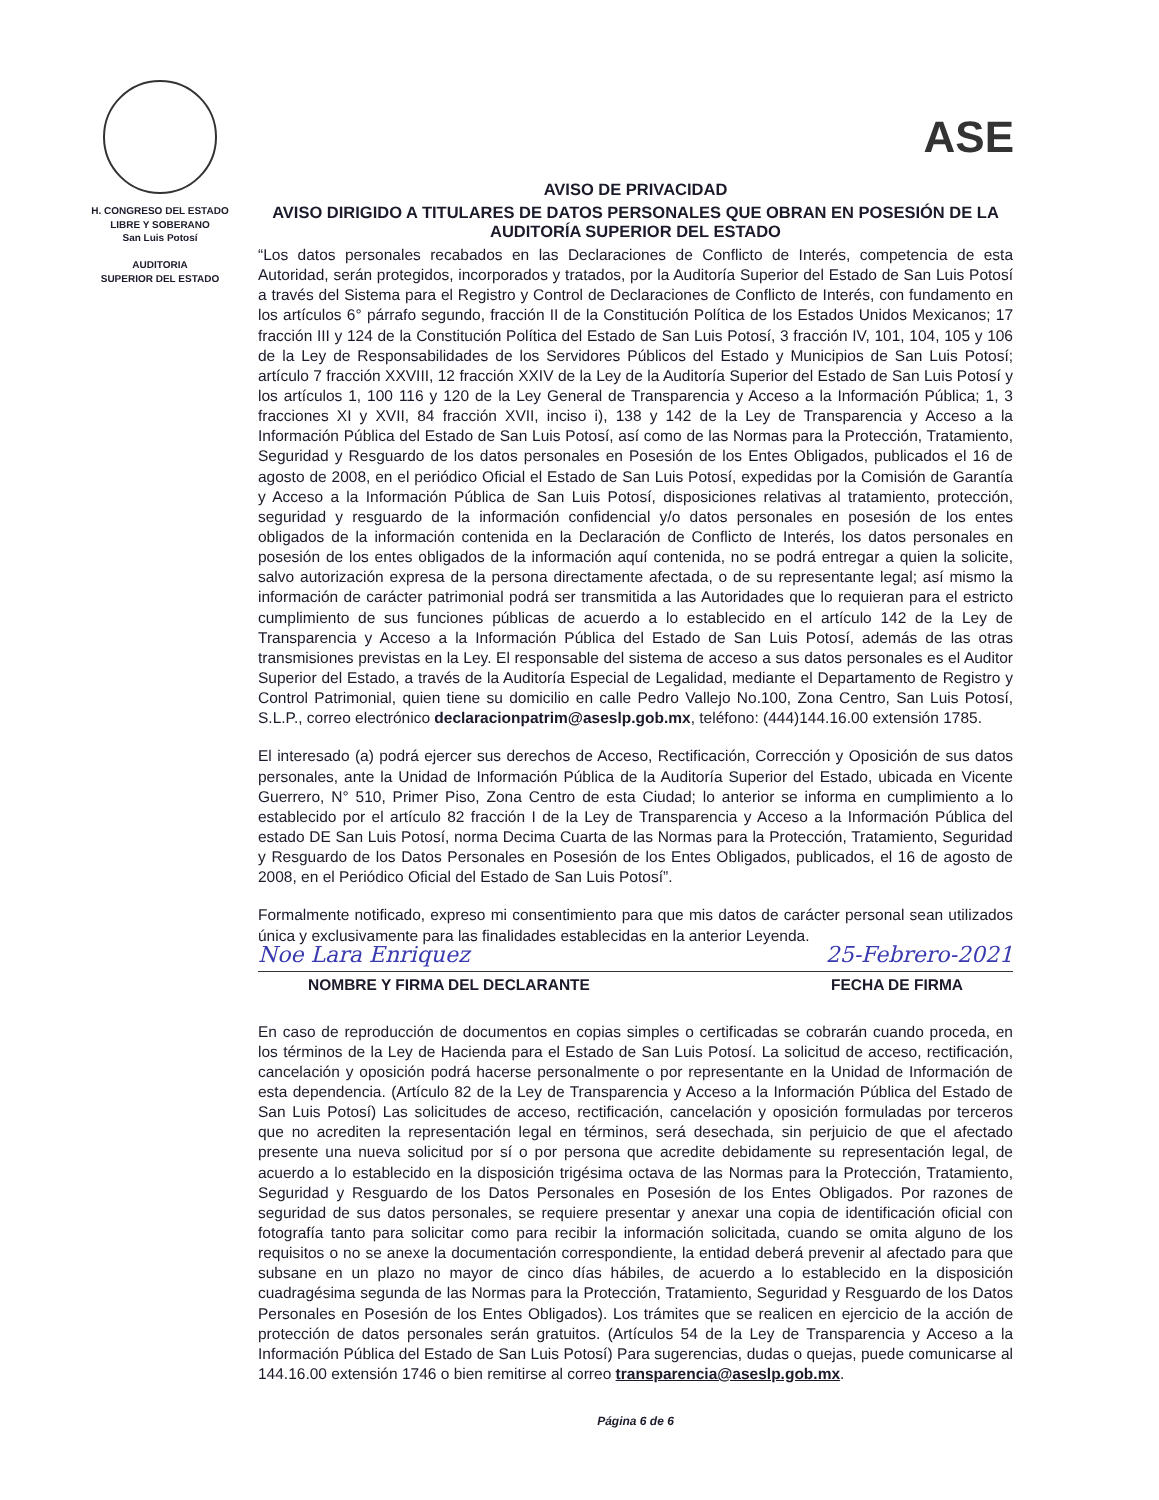H. CONGRESO DEL ESTADO
LIBRE Y SOBERANO
San Luis Potosí
AUDITORIA
SUPERIOR DEL ESTADO
ASE
AVISO DE PRIVACIDAD
AVISO DIRIGIDO A TITULARES DE DATOS PERSONALES QUE OBRAN EN POSESIÓN DE LA AUDITORÍA SUPERIOR DEL ESTADO
“Los datos personales recabados en las Declaraciones de Conflicto de Interés, competencia de esta Autoridad, serán protegidos, incorporados y tratados, por la Auditoría Superior del Estado de San Luis Potosí a través del Sistema para el Registro y Control de Declaraciones de Conflicto de Interés, con fundamento en los artículos 6° párrafo segundo, fracción II de la Constitución Política de los Estados Unidos Mexicanos; 17 fracción III y 124 de la Constitución Política del Estado de San Luis Potosí, 3 fracción IV, 101, 104, 105 y 106 de la Ley de Responsabilidades de los Servidores Públicos del Estado y Municipios de San Luis Potosí; artículo 7 fracción XXVIII, 12 fracción XXIV de la Ley de la Auditoría Superior del Estado de San Luis Potosí y los artículos 1, 100 116 y 120 de la Ley General de Transparencia y Acceso a la Información Pública; 1, 3 fracciones XI y XVII, 84 fracción XVII, inciso i), 138 y 142 de la Ley de Transparencia y Acceso a la Información Pública del Estado de San Luis Potosí, así como de las Normas para la Protección, Tratamiento, Seguridad y Resguardo de los datos personales en Posesión de los Entes Obligados, publicados el 16 de agosto de 2008, en el periódico Oficial el Estado de San Luis Potosí, expedidas por la Comisión de Garantía y Acceso a la Información Pública de San Luis Potosí, disposiciones relativas al tratamiento, protección, seguridad y resguardo de la información confidencial y/o datos personales en posesión de los entes obligados de la información contenida en la Declaración de Conflicto de Interés, los datos personales en posesión de los entes obligados de la información aquí contenida, no se podrá entregar a quien la solicite, salvo autorización expresa de la persona directamente afectada, o de su representante legal; así mismo la información de carácter patrimonial podrá ser transmitida a las Autoridades que lo requieran para el estricto cumplimiento de sus funciones públicas de acuerdo a lo establecido en el artículo 142 de la Ley de Transparencia y Acceso a la Información Pública del Estado de San Luis Potosí, además de las otras transmisiones previstas en la Ley. El responsable del sistema de acceso a sus datos personales es el Auditor Superior del Estado, a través de la Auditoría Especial de Legalidad, mediante el Departamento de Registro y Control Patrimonial, quien tiene su domicilio en calle Pedro Vallejo No.100, Zona Centro, San Luis Potosí, S.L.P., correo electrónico declaracionpatrim@aseslp.gob.mx, teléfono: (444)144.16.00 extensión 1785.
El interesado (a) podrá ejercer sus derechos de Acceso, Rectificación, Corrección y Oposición de sus datos personales, ante la Unidad de Información Pública de la Auditoría Superior del Estado, ubicada en Vicente Guerrero, N° 510, Primer Piso, Zona Centro de esta Ciudad; lo anterior se informa en cumplimiento a lo establecido por el artículo 82 fracción I de la Ley de Transparencia y Acceso a la Información Pública del estado DE San Luis Potosí, norma Decima Cuarta de las Normas para la Protección, Tratamiento, Seguridad y Resguardo de los Datos Personales en Posesión de los Entes Obligados, publicados, el 16 de agosto de 2008, en el Periódico Oficial del Estado de San Luis Potosí”.
Formalmente notificado, expreso mi consentimiento para que mis datos de carácter personal sean utilizados única y exclusivamente para las finalidades establecidas en la anterior Leyenda.
Noe Lara Enriquez 25-Febrero-2021
NOMBRE Y FIRMA DEL DECLARANTE FECHA DE FIRMA
En caso de reproducción de documentos en copias simples o certificadas se cobrarán cuando proceda, en los términos de la Ley de Hacienda para el Estado de San Luis Potosí. La solicitud de acceso, rectificación, cancelación y oposición podrá hacerse personalmente o por representante en la Unidad de Información de esta dependencia. (Artículo 82 de la Ley de Transparencia y Acceso a la Información Pública del Estado de San Luis Potosí) Las solicitudes de acceso, rectificación, cancelación y oposición formuladas por terceros que no acrediten la representación legal en términos, será desechada, sin perjuicio de que el afectado presente una nueva solicitud por sí o por persona que acredite debidamente su representación legal, de acuerdo a lo establecido en la disposición trigésima octava de las Normas para la Protección, Tratamiento, Seguridad y Resguardo de los Datos Personales en Posesión de los Entes Obligados. Por razones de seguridad de sus datos personales, se requiere presentar y anexar una copia de identificación oficial con fotografía tanto para solicitar como para recibir la información solicitada, cuando se omita alguno de los requisitos o no se anexe la documentación correspondiente, la entidad deberá prevenir al afectado para que subsane en un plazo no mayor de cinco días hábiles, de acuerdo a lo establecido en la disposición cuadragésima segunda de las Normas para la Protección, Tratamiento, Seguridad y Resguardo de los Datos Personales en Posesión de los Entes Obligados). Los trámites que se realicen en ejercicio de la acción de protección de datos personales serán gratuitos. (Artículos 54 de la Ley de Transparencia y Acceso a la Información Pública del Estado de San Luis Potosí) Para sugerencias, dudas o quejas, puede comunicarse al 144.16.00 extensión 1746 o bien remitirse al correo transparencia@aseslp.gob.mx.
Página 6 de 6